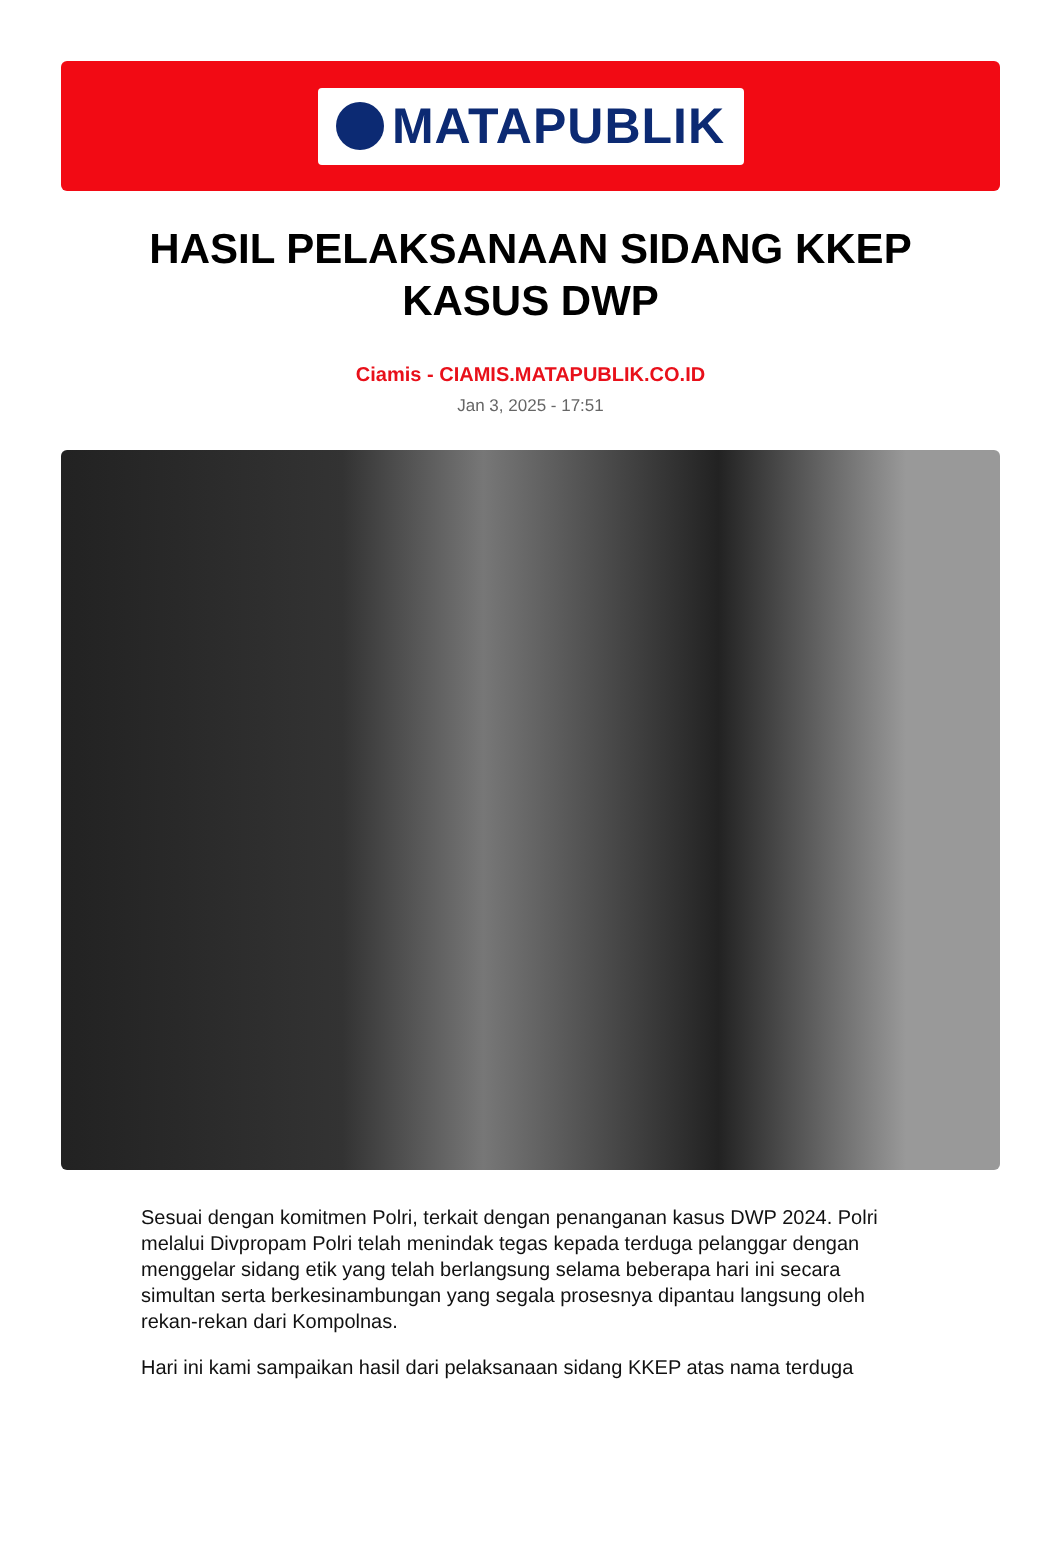MATAPUBLIK
HASIL PELAKSANAAN SIDANG KKEP KASUS DWP
Ciamis - CIAMIS.MATAPUBLIK.CO.ID
Jan 3, 2025 - 17:51
Sesuai dengan komitmen Polri, terkait dengan penanganan kasus DWP 2024. Polri melalui Divpropam Polri telah menindak tegas kepada terduga pelanggar dengan menggelar sidang etik yang telah berlangsung selama beberapa hari ini secara simultan serta berkesinambungan yang segala prosesnya dipantau langsung oleh rekan-rekan dari Kompolnas.
Hari ini kami sampaikan hasil dari pelaksanaan sidang KKEP atas nama terduga